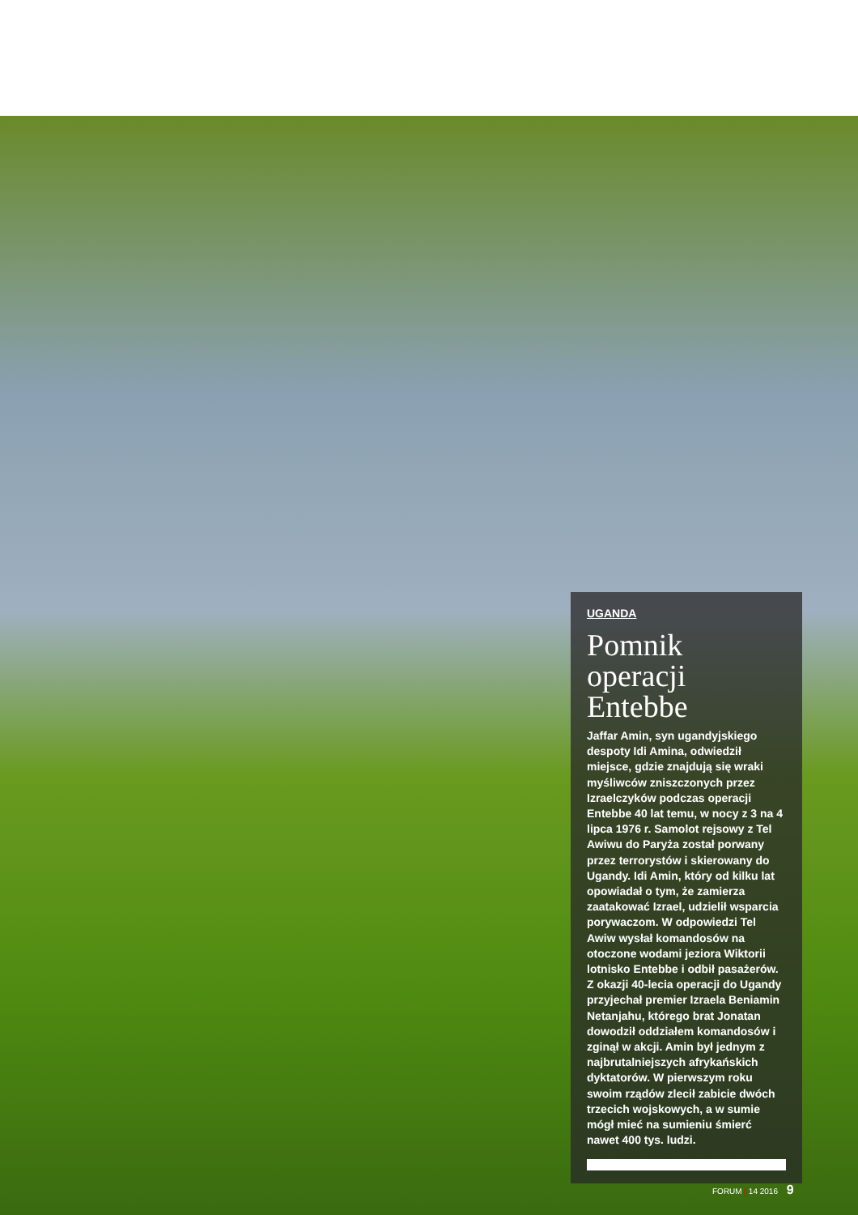UGANDA
Pomnik operacji Entebbe
Jaffar Amin, syn ugandyjskiego despoty Idi Amina, odwiedził miejsce, gdzie znajdują się wraki myśliwców zniszczonych przez Izraelczyków podczas operacji Entebbe 40 lat temu, w nocy z 3 na 4 lipca 1976 r. Samolot rejsowy z Tel Awiwu do Paryża został porwany przez terrorystów i skierowany do Ugandy. Idi Amin, który od kilku lat opowiadał o tym, że zamierza zaatakować Izrael, udzielił wsparcia porywaczom. W odpowiedzi Tel Awiw wysłał komandosów na otoczone wodami jeziora Wiktorii lotnisko Entebbe i odbił pasażerów. Z okazji 40-lecia operacji do Ugandy przyjechał premier Izraela Beniamin Netanjahu, którego brat Jonatan dowodził oddziałem komandosów i zginął w akcji. Amin był jednym z najbrutalniejszych afrykańskich dyktatorów. W pierwszym roku swoim rządów zlecił zabicie dwóch trzecich wojskowych, a w sumie mógł mieć na sumieniu śmierć nawet 400 tys. ludzi.
FORUM | 14 2016 9